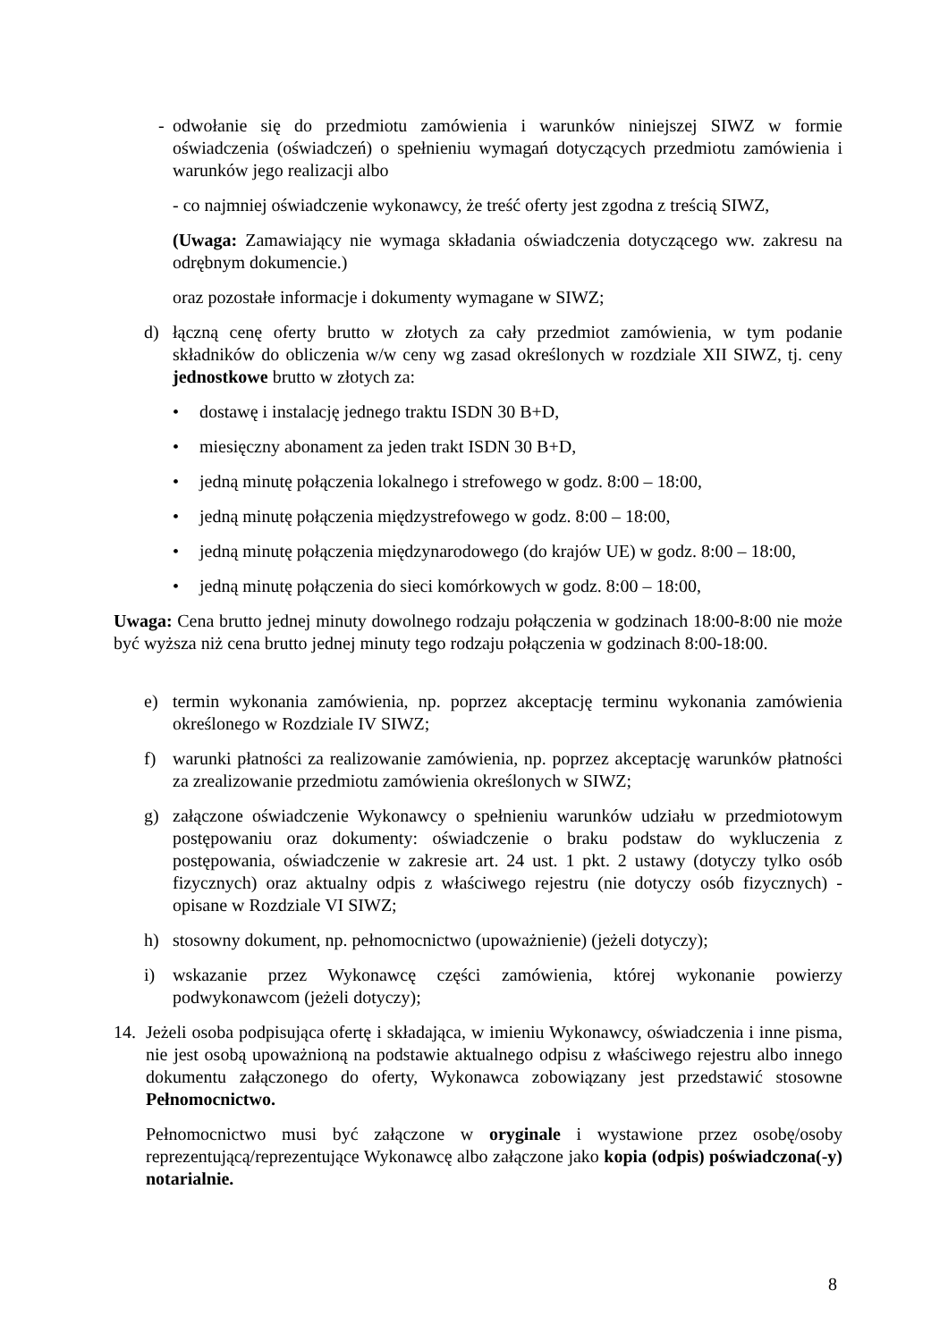- odwołanie się do przedmiotu zamówienia i warunków niniejszej SIWZ w formie oświadczenia (oświadczeń) o spełnieniu wymagań dotyczących przedmiotu zamówienia i warunków jego realizacji albo
- co najmniej oświadczenie wykonawcy, że treść oferty jest zgodna z treścią SIWZ,
(Uwaga: Zamawiający nie wymaga składania oświadczenia dotyczącego ww. zakresu na odrębnym dokumencie.)
oraz pozostałe informacje i dokumenty wymagane w SIWZ;
d) łączną cenę oferty brutto w złotych za cały przedmiot zamówienia, w tym podanie składników do obliczenia w/w ceny wg zasad określonych w rozdziale XII SIWZ, tj. ceny jednostkowe brutto w złotych za:
• dostawę i instalację jednego traktu ISDN 30 B+D,
• miesięczny abonament za jeden trakt ISDN 30 B+D,
• jedną minutę połączenia lokalnego i strefowego w godz. 8:00 – 18:00,
• jedną minutę połączenia międzystrefowego w godz. 8:00 – 18:00,
• jedną minutę połączenia międzynarodowego (do krajów UE) w godz. 8:00 – 18:00,
• jedną minutę połączenia do sieci komórkowych w godz. 8:00 – 18:00,
Uwaga: Cena brutto jednej minuty dowolnego rodzaju połączenia w godzinach 18:00-8:00 nie może być wyższa niż cena brutto jednej minuty tego rodzaju połączenia w godzinach 8:00-18:00.
e) termin wykonania zamówienia, np. poprzez akceptację terminu wykonania zamówienia określonego w Rozdziale IV SIWZ;
f) warunki płatności za realizowanie zamówienia, np. poprzez akceptację warunków płatności za zrealizowanie przedmiotu zamówienia określonych w SIWZ;
g) załączone oświadczenie Wykonawcy o spełnieniu warunków udziału w przedmiotowym postępowaniu oraz dokumenty: oświadczenie o braku podstaw do wykluczenia z postępowania, oświadczenie w zakresie art. 24 ust. 1 pkt. 2 ustawy (dotyczy tylko osób fizycznych) oraz aktualny odpis z właściwego rejestru (nie dotyczy osób fizycznych) - opisane w Rozdziale VI SIWZ;
h) stosowny dokument, np. pełnomocnictwo (upoważnienie) (jeżeli dotyczy);
i) wskazanie przez Wykonawcę części zamówienia, której wykonanie powierzy podwykonawcom (jeżeli dotyczy);
14. Jeżeli osoba podpisująca ofertę i składająca, w imieniu Wykonawcy, oświadczenia i inne pisma, nie jest osobą upoważnioną na podstawie aktualnego odpisu z właściwego rejestru albo innego dokumentu załączonego do oferty, Wykonawca zobowiązany jest przedstawić stosowne Pełnomocnictwo.
Pełnomocnictwo musi być załączone w oryginale i wystawione przez osobę/osoby reprezentującą/reprezentujące Wykonawcę albo załączone jako kopia (odpis) poświadczona(-y) notarialnie.
8